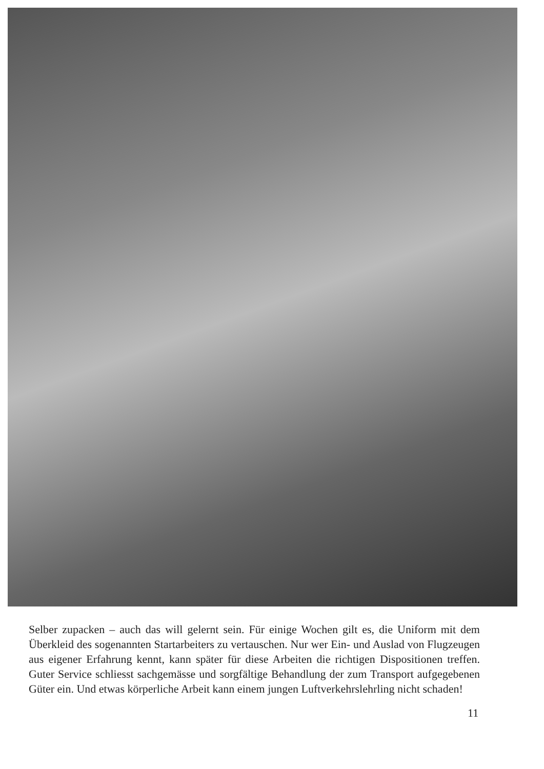Selber zupacken – auch das will gelernt sein. Für einige Wochen gilt es, die Uniform mit dem Überkleid des sogenannten Startarbeiters zu vertauschen. Nur wer Ein- und Auslad von Flugzeugen aus eigener Erfahrung kennt, kann später für diese Arbeiten die richtigen Dispositionen treffen. Guter Service schliesst sachgemässe und sorgfältige Behandlung der zum Transport aufgegebenen Güter ein. Und etwas körperliche Arbeit kann einem jungen Luftverkehrslehrling nicht schaden!
11